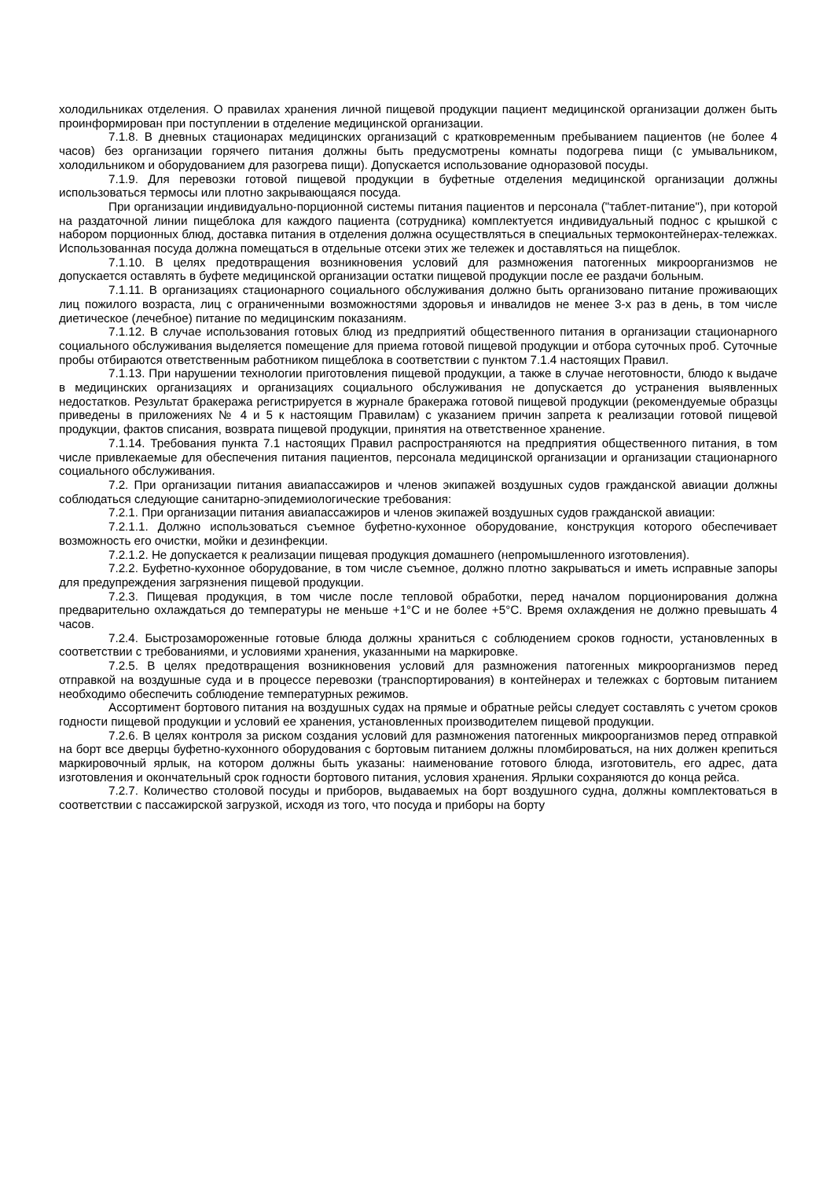холодильниках отделения. О правилах хранения личной пищевой продукции пациент медицинской организации должен быть проинформирован при поступлении в отделение медицинской организации.
7.1.8. В дневных стационарах медицинских организаций с кратковременным пребыванием пациентов (не более 4 часов) без организации горячего питания должны быть предусмотрены комнаты подогрева пищи (с умывальником, холодильником и оборудованием для разогрева пищи). Допускается использование одноразовой посуды.
7.1.9. Для перевозки готовой пищевой продукции в буфетные отделения медицинской организации должны использоваться термосы или плотно закрывающаяся посуда.
При организации индивидуально-порционной системы питания пациентов и персонала ("таблет-питание"), при которой на раздаточной линии пищеблока для каждого пациента (сотрудника) комплектуется индивидуальный поднос с крышкой с набором порционных блюд, доставка питания в отделения должна осуществляться в специальных термоконтейнерах-тележках. Использованная посуда должна помещаться в отдельные отсеки этих же тележек и доставляться на пищеблок.
7.1.10. В целях предотвращения возникновения условий для размножения патогенных микроорганизмов не допускается оставлять в буфете медицинской организации остатки пищевой продукции после ее раздачи больным.
7.1.11. В организациях стационарного социального обслуживания должно быть организовано питание проживающих лиц пожилого возраста, лиц с ограниченными возможностями здоровья и инвалидов не менее 3-х раз в день, в том числе диетическое (лечебное) питание по медицинским показаниям.
7.1.12. В случае использования готовых блюд из предприятий общественного питания в организации стационарного социального обслуживания выделяется помещение для приема готовой пищевой продукции и отбора суточных проб. Суточные пробы отбираются ответственным работником пищеблока в соответствии с пунктом 7.1.4 настоящих Правил.
7.1.13. При нарушении технологии приготовления пищевой продукции, а также в случае неготовности, блюдо к выдаче в медицинских организациях и организациях социального обслуживания не допускается до устранения выявленных недостатков. Результат бракеража регистрируется в журнале бракеража готовой пищевой продукции (рекомендуемые образцы приведены в приложениях № 4 и 5 к настоящим Правилам) с указанием причин запрета к реализации готовой пищевой продукции, фактов списания, возврата пищевой продукции, принятия на ответственное хранение.
7.1.14. Требования пункта 7.1 настоящих Правил распространяются на предприятия общественного питания, в том числе привлекаемые для обеспечения питания пациентов, персонала медицинской организации и организации стационарного социального обслуживания.
7.2. При организации питания авиапассажиров и членов экипажей воздушных судов гражданской авиации должны соблюдаться следующие санитарно-эпидемиологические требования:
7.2.1. При организации питания авиапассажиров и членов экипажей воздушных судов гражданской авиации:
7.2.1.1. Должно использоваться съемное буфетно-кухонное оборудование, конструкция которого обеспечивает возможность его очистки, мойки и дезинфекции.
7.2.1.2. Не допускается к реализации пищевая продукция домашнего (непромышленного изготовления).
7.2.2. Буфетно-кухонное оборудование, в том числе съемное, должно плотно закрываться и иметь исправные запоры для предупреждения загрязнения пищевой продукции.
7.2.3. Пищевая продукция, в том числе после тепловой обработки, перед началом порционирования должна предварительно охлаждаться до температуры не меньше +1°С и не более +5°С. Время охлаждения не должно превышать 4 часов.
7.2.4. Быстрозамороженные готовые блюда должны храниться с соблюдением сроков годности, установленных в соответствии с требованиями, и условиями хранения, указанными на маркировке.
7.2.5. В целях предотвращения возникновения условий для размножения патогенных микроорганизмов перед отправкой на воздушные суда и в процессе перевозки (транспортирования) в контейнерах и тележках с бортовым питанием необходимо обеспечить соблюдение температурных режимов.
Ассортимент бортового питания на воздушных судах на прямые и обратные рейсы следует составлять с учетом сроков годности пищевой продукции и условий ее хранения, установленных производителем пищевой продукции.
7.2.6. В целях контроля за риском создания условий для размножения патогенных микроорганизмов перед отправкой на борт все дверцы буфетно-кухонного оборудования с бортовым питанием должны пломбироваться, на них должен крепиться маркировочный ярлык, на котором должны быть указаны: наименование готового блюда, изготовитель, его адрес, дата изготовления и окончательный срок годности бортового питания, условия хранения. Ярлыки сохраняются до конца рейса.
7.2.7. Количество столовой посуды и приборов, выдаваемых на борт воздушного судна, должны комплектоваться в соответствии с пассажирской загрузкой, исходя из того, что посуда и приборы на борту